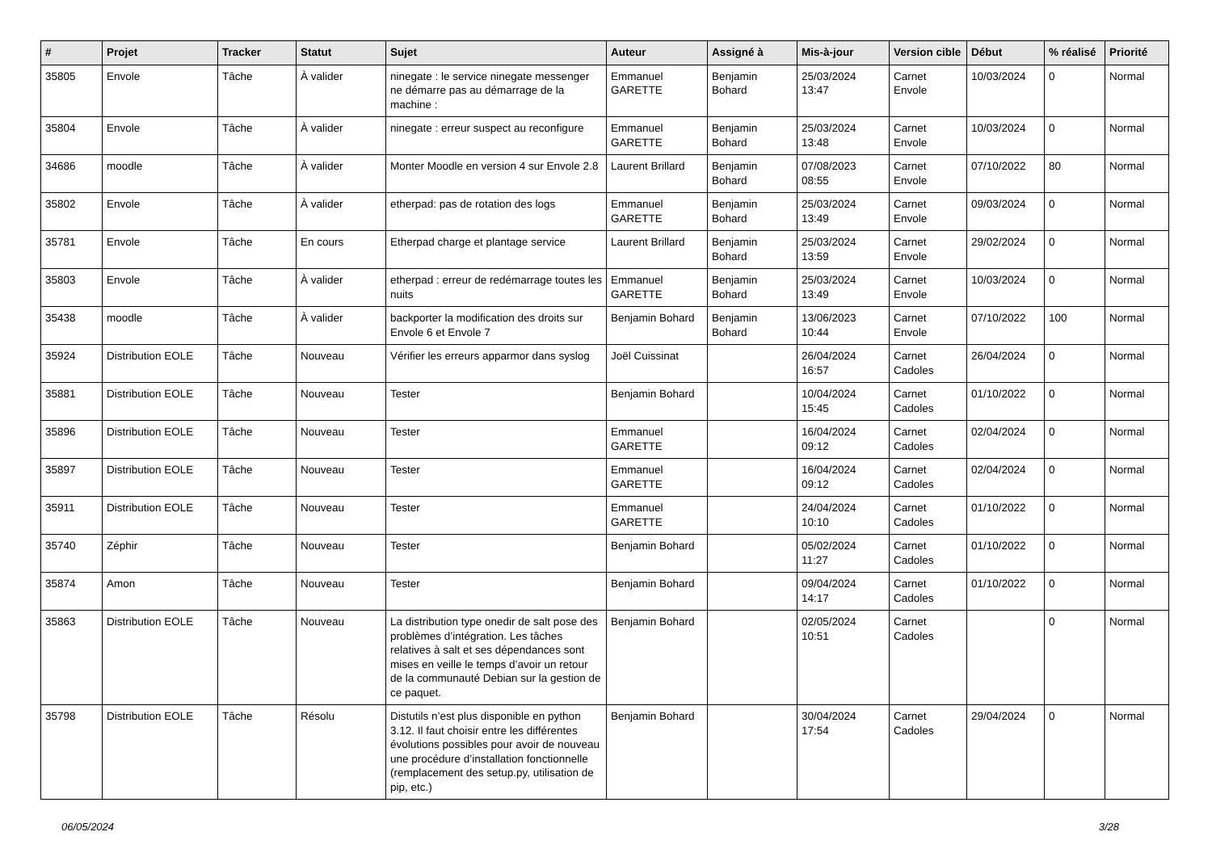| # | Projet | Tracker | Statut | Sujet | Auteur | Assigné à | Mis-à-jour | Version cible | Début | % réalisé | Priorité |
| --- | --- | --- | --- | --- | --- | --- | --- | --- | --- | --- | --- |
| 35805 | Envole | Tâche | À valider | ninegate : le service ninegate messenger ne démarre pas au démarrage de la machine : | Emmanuel GARETTE | Benjamin Bohard | 25/03/2024 13:47 | Carnet Envole | 10/03/2024 | 0 | Normal |
| 35804 | Envole | Tâche | À valider | ninegate : erreur suspect au reconfigure | Emmanuel GARETTE | Benjamin Bohard | 25/03/2024 13:48 | Carnet Envole | 10/03/2024 | 0 | Normal |
| 34686 | moodle | Tâche | À valider | Monter Moodle en version 4 sur Envole 2.8 | Laurent Brillard | Benjamin Bohard | 07/08/2023 08:55 | Carnet Envole | 07/10/2022 | 80 | Normal |
| 35802 | Envole | Tâche | À valider | etherpad: pas de rotation des logs | Emmanuel GARETTE | Benjamin Bohard | 25/03/2024 13:49 | Carnet Envole | 09/03/2024 | 0 | Normal |
| 35781 | Envole | Tâche | En cours | Etherpad charge et plantage service | Laurent Brillard | Benjamin Bohard | 25/03/2024 13:59 | Carnet Envole | 29/02/2024 | 0 | Normal |
| 35803 | Envole | Tâche | À valider | etherpad : erreur de redémarrage toutes les nuits | Emmanuel GARETTE | Benjamin Bohard | 25/03/2024 13:49 | Carnet Envole | 10/03/2024 | 0 | Normal |
| 35438 | moodle | Tâche | À valider | backporter la modification des droits sur Envole 6 et Envole 7 | Benjamin Bohard | Benjamin Bohard | 13/06/2023 10:44 | Carnet Envole | 07/10/2022 | 100 | Normal |
| 35924 | Distribution EOLE | Tâche | Nouveau | Vérifier les erreurs apparmor dans syslog | Joël Cuissinat | | 26/04/2024 16:57 | Carnet Cadoles | 26/04/2024 | 0 | Normal |
| 35881 | Distribution EOLE | Tâche | Nouveau | Tester | Benjamin Bohard | | 10/04/2024 15:45 | Carnet Cadoles | 01/10/2022 | 0 | Normal |
| 35896 | Distribution EOLE | Tâche | Nouveau | Tester | Emmanuel GARETTE | | 16/04/2024 09:12 | Carnet Cadoles | 02/04/2024 | 0 | Normal |
| 35897 | Distribution EOLE | Tâche | Nouveau | Tester | Emmanuel GARETTE | | 16/04/2024 09:12 | Carnet Cadoles | 02/04/2024 | 0 | Normal |
| 35911 | Distribution EOLE | Tâche | Nouveau | Tester | Emmanuel GARETTE | | 24/04/2024 10:10 | Carnet Cadoles | 01/10/2022 | 0 | Normal |
| 35740 | Zéphir | Tâche | Nouveau | Tester | Benjamin Bohard | | 05/02/2024 11:27 | Carnet Cadoles | 01/10/2022 | 0 | Normal |
| 35874 | Amon | Tâche | Nouveau | Tester | Benjamin Bohard | | 09/04/2024 14:17 | Carnet Cadoles | 01/10/2022 | 0 | Normal |
| 35863 | Distribution EOLE | Tâche | Nouveau | La distribution type onedir de salt pose des problèmes d’intégration. Les tâches relatives à salt et ses dépendances sont mises en veille le temps d’avoir un retour de la communauté Debian sur la gestion de ce paquet. | Benjamin Bohard | | 02/05/2024 10:51 | Carnet Cadoles | | 0 | Normal |
| 35798 | Distribution EOLE | Tâche | Résolu | Distutils n’est plus disponible en python 3.12. Il faut choisir entre les différentes évolutions possibles pour avoir de nouveau une procédure d’installation fonctionnelle (remplacement des setup.py, utilisation de pip, etc.) | Benjamin Bohard | | 30/04/2024 17:54 | Carnet Cadoles | 29/04/2024 | 0 | Normal |
06/05/2024 3/28